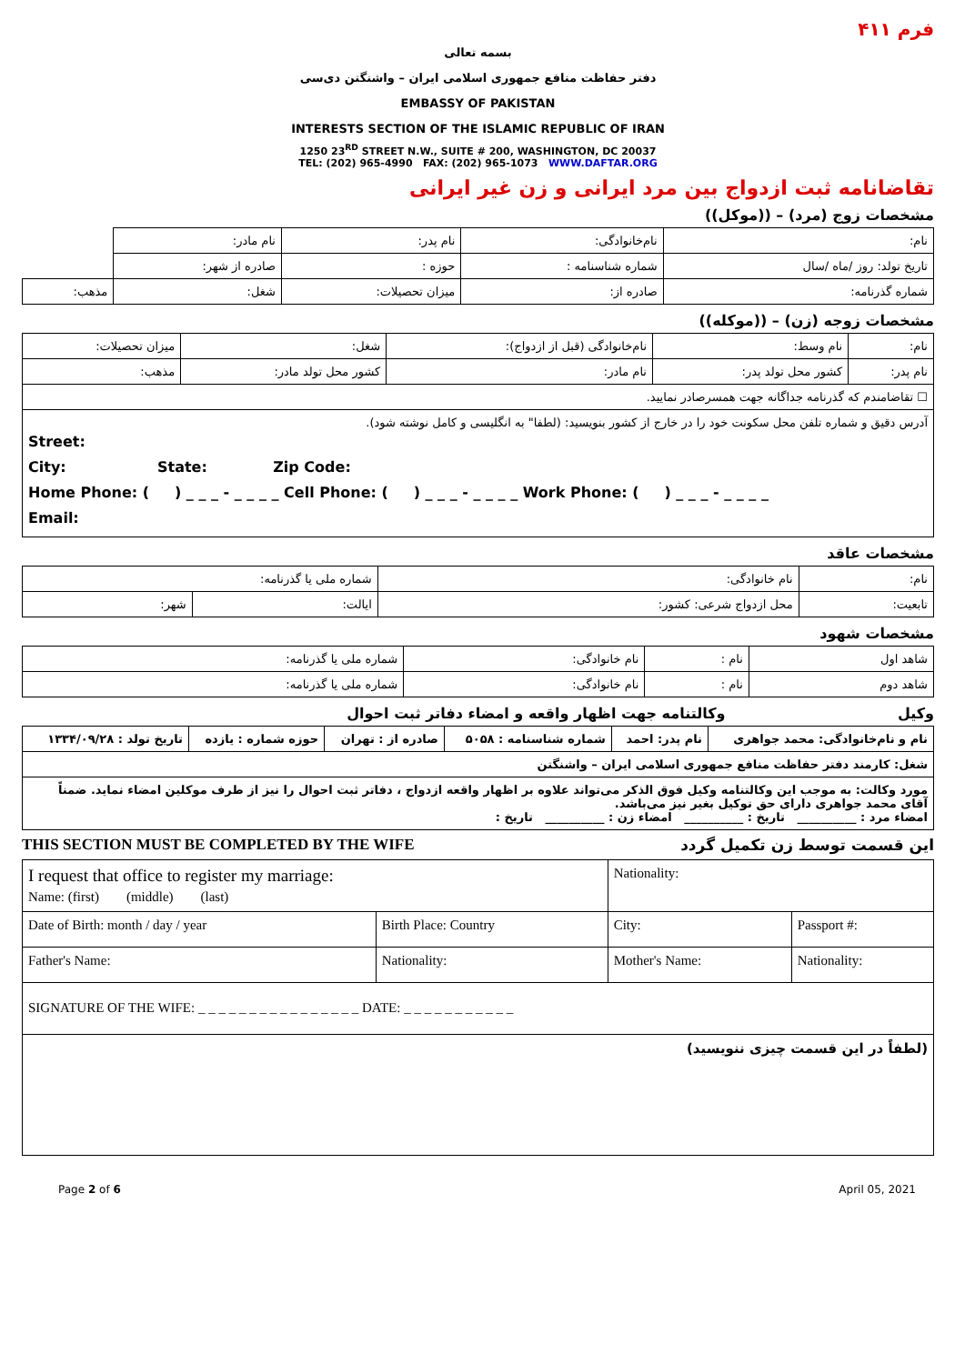فرم ۴۱۱
بسمه تعالی
دفتر حفاظت منافع جمهوری اسلامی ایران – واشنگتن دی‌سی
EMBASSY OF PAKISTAN
INTERESTS SECTION OF THE ISLAMIC REPUBLIC OF IRAN
1250 23<sup>RD</sup> STREET N.W., SUITE # 200, WASHINGTON, DC 20037
TEL: (202) 965-4990 FAX: (202) 965-1073 WWW.DAFTAR.ORG
تقاضانامه ثبت ازدواج بین مرد ایرانی و زن غیر ایرانی
مشخصات زوج (مرد) – ((موکل))
| نام: | نام‌خانوادگی: | نام پدر: | نام مادر: | |
| تاریخ تولد: روز /ماه /سال | شماره شناسنامه : | حوزه : | صادره از شهر: | |
| شماره گذرنامه: | صادره از: | میزان تحصیلات: | شغل: | مذهب: |
مشخصات زوجه (زن) – ((موکله))
| نام: | نام وسط: | نام‌خانوادگی (قبل از ازدواج): | شغل: | میزان تحصیلات: |
| نام پدر: | کشور محل تولد پدر: | نام مادر: | کشور محل تولد مادر: | مذهب: |
| ☐ تقاضامندم که گذرنامه جداگانه جهت همسرصادر نمایید. | | | | |
| آدرس دقیق و شماره تلفن محل سکونت خود را در خارج از کشور بنویسید: (لطفا" به انگلیسی و کامل نوشته شود). Street: City: State: Zip Code: Home Phone: ( ) _ _ _ - _ _ _ _ Cell Phone: ( ) _ _ _ - _ _ _ _ Work Phone: ( ) _ _ _ - _ _ _ _ Email: | | | | |
مشخصات عاقد
| نام: | نام خانوادگی: | شماره ملی یا گذرنامه: | |
| تابعیت: | محل ازدواج شرعی: کشور: | ایالت: | شهر: |
مشخصات شهود
| شاهد اول | نام : | نام خانوادگی: | شماره ملی یا گذرنامه: |
| شاهد دوم | نام : | نام خانوادگی: | شماره ملی یا گذرنامه: |
وکیل وکالتنامه جهت اظهار واقعه و امضاء دفاتر ثبت احوال
| نام و نام‌خانوادگی: محمد جواهری | نام پدر: احمد | شماره شناسنامه : ۵۰۵۸ | صادره از : تهران | حوزه شماره : یازده | تاریخ تولد : ۱۳۳۴/۰۹/۲۸ |
| شغل: کارمند دفتر حفاظت منافع جمهوری اسلامی ایران – واشنگتن | | | | | |
| مورد وکالت: به موجب این وکالتنامه وکیل فوق الذکر می‌تواند علاوه بر اظهار واقعه ازدواج ، دفاتر ثبت احوال را نیز از طرف موکلین امضاء نماید. ضمناً آقای محمد جواهری دارای حق توکیل بغیر نیز می‌باشد. امضاء مرد : __________ تاریخ : __________ امضاء زن : __________ تاریخ : | | | | | |
این قسمت توسط زن تکمیل گردد THIS SECTION MUST BE COMPLETED BY THE WIFE
| I request that office to register my marriage: Name: (first) (middle) (last) | | Nationality: | |
| Date of Birth: month / day / year | Birth Place: Country | City: | Passport #: |
| Father's Name: | Nationality: | Mother's Name: | Nationality: |
| SIGNATURE OF THE WIFE: _ _ _ _ _ _ _ _ _ _ _ _ _ _ _ _ DATE: _ _ _ _ _ _ _ _ _ _ _ | | | |
| (لطفاً در این قسمت چیزی ننویسید) | | | |
Page 2 of 6 April 05, 2021